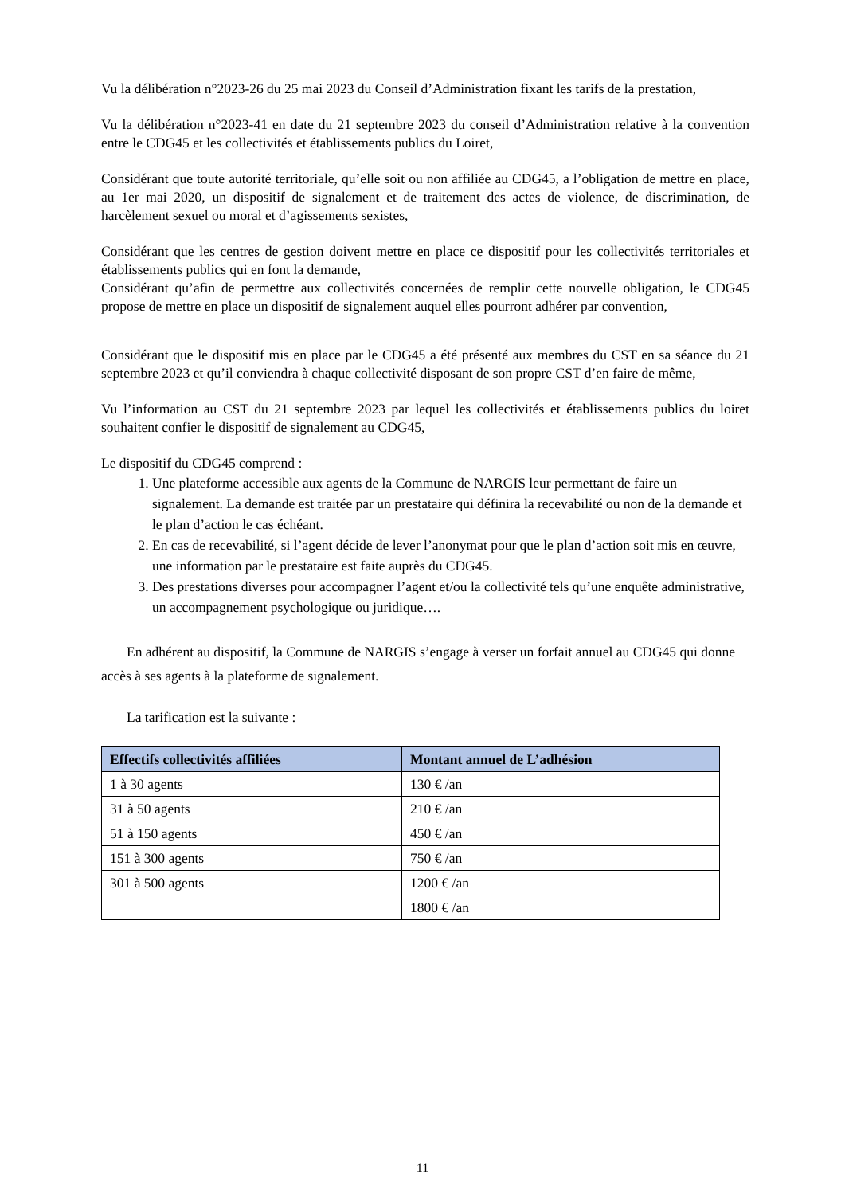Vu la délibération n°2023-26 du 25 mai 2023 du Conseil d’Administration fixant les tarifs de la prestation,
Vu la délibération n°2023-41 en date du 21 septembre 2023 du conseil d’Administration relative à la convention entre le CDG45 et les collectivités et établissements publics du Loiret,
Considérant que toute autorité territoriale, qu’elle soit ou non affiliée au CDG45, a l’obligation de mettre en place, au 1er mai 2020, un dispositif de signalement et de traitement des actes de violence, de discrimination, de harcèlement sexuel ou moral et d’agissements sexistes,
Considérant que les centres de gestion doivent mettre en place ce dispositif pour les collectivités territoriales et établissements publics qui en font la demande,
Considérant qu’afin de permettre aux collectivités concernées de remplir cette nouvelle obligation, le CDG45 propose de mettre en place un dispositif de signalement auquel elles pourront adhérer par convention,
Considérant que le dispositif mis en place par le CDG45 a été présenté aux membres du CST en sa séance du 21 septembre 2023 et qu’il conviendra à chaque collectivité disposant de son propre CST d’en faire de même,
Vu l’information au CST du 21 septembre 2023 par lequel les collectivités et établissements publics du loiret souhaitent confier le dispositif de signalement au CDG45,
Le dispositif du CDG45 comprend :
1. Une plateforme accessible aux agents de la Commune de NARGIS leur permettant de faire un signalement. La demande est traitée par un prestataire qui définira la recevabilité ou non de la demande et le plan d’action le cas échéant.
2. En cas de recevabilité, si l’agent décide de lever l’anonymat pour que le plan d’action soit mis en œuvre, une information par le prestataire est faite auprès du CDG45.
3. Des prestations diverses pour accompagner l’agent et/ou la collectivité tels qu’une enquête administrative, un accompagnement psychologique ou juridique….
En adhérent au dispositif, la Commune de NARGIS s’engage à verser un forfait annuel au CDG45 qui donne accès à ses agents à la plateforme de signalement.
La tarification est la suivante :
| Effectifs collectivités affiliées | Montant annuel de L’adhésion |
| --- | --- |
| 1 à 30 agents | 130 € /an |
| 31 à 50 agents | 210 € /an |
| 51 à 150 agents | 450 € /an |
| 151 à 300 agents | 750 € /an |
| 301 à 500 agents | 1200 € /an |
| | 1800 € /an |
11